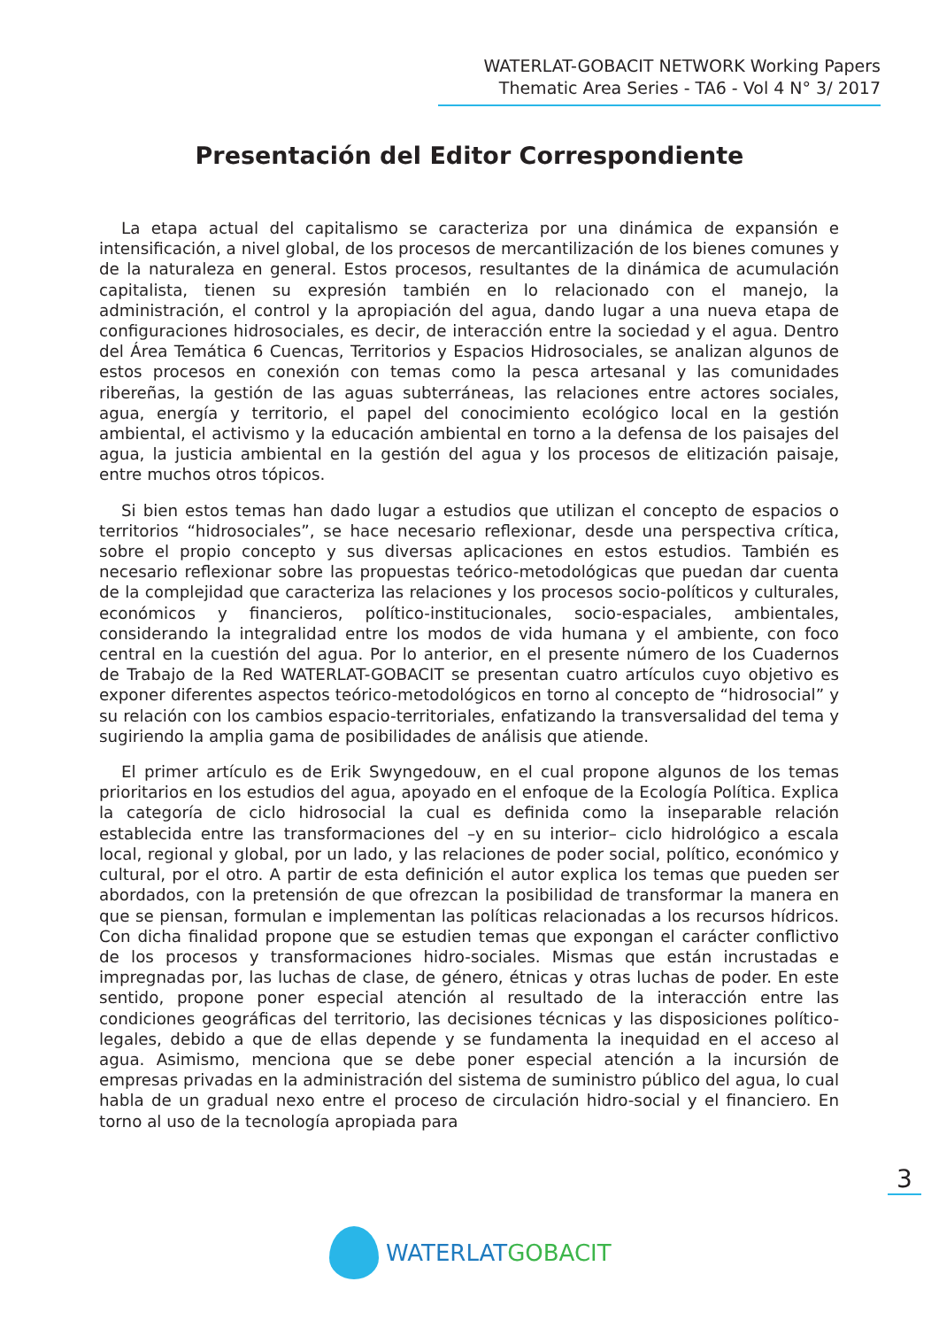WATERLAT-GOBACIT NETWORK Working Papers
Thematic Area Series - TA6 - Vol 4 N° 3/ 2017
Presentación del Editor Correspondiente
La etapa actual del capitalismo se caracteriza por una dinámica de expansión e intensificación, a nivel global, de los procesos de mercantilización de los bienes comunes y de la naturaleza en general. Estos procesos, resultantes de la dinámica de acumulación capitalista, tienen su expresión también en lo relacionado con el manejo, la administración, el control y la apropiación del agua, dando lugar a una nueva etapa de configuraciones hidrosociales, es decir, de interacción entre la sociedad y el agua. Dentro del Área Temática 6 Cuencas, Territorios y Espacios Hidrosociales, se analizan algunos de estos procesos en conexión con temas como la pesca artesanal y las comunidades ribereñas, la gestión de las aguas subterráneas, las relaciones entre actores sociales, agua, energía y territorio, el papel del conocimiento ecológico local en la gestión ambiental, el activismo y la educación ambiental en torno a la defensa de los paisajes del agua, la justicia ambiental en la gestión del agua y los procesos de elitización paisaje, entre muchos otros tópicos.
Si bien estos temas han dado lugar a estudios que utilizan el concepto de espacios o territorios “hidrosociales”, se hace necesario reflexionar, desde una perspectiva crítica, sobre el propio concepto y sus diversas aplicaciones en estos estudios. También es necesario reflexionar sobre las propuestas teórico-metodológicas que puedan dar cuenta de la complejidad que caracteriza las relaciones y los procesos socio-políticos y culturales, económicos y financieros, político-institucionales, socio-espaciales, ambientales, considerando la integralidad entre los modos de vida humana y el ambiente, con foco central en la cuestión del agua. Por lo anterior, en el presente número de los Cuadernos de Trabajo de la Red WATERLAT-GOBACIT se presentan cuatro artículos cuyo objetivo es exponer diferentes aspectos teórico-metodológicos en torno al concepto de “hidrosocial” y su relación con los cambios espacio-territoriales, enfatizando la transversalidad del tema y sugiriendo la amplia gama de posibilidades de análisis que atiende.
El primer artículo es de Erik Swyngedouw, en el cual propone algunos de los temas prioritarios en los estudios del agua, apoyado en el enfoque de la Ecología Política. Explica la categoría de ciclo hidrosocial la cual es definida como la inseparable relación establecida entre las transformaciones del –y en su interior– ciclo hidrológico a escala local, regional y global, por un lado, y las relaciones de poder social, político, económico y cultural, por el otro. A partir de esta definición el autor explica los temas que pueden ser abordados, con la pretensión de que ofrezcan la posibilidad de transformar la manera en que se piensan, formulan e implementan las políticas relacionadas a los recursos hídricos. Con dicha finalidad propone que se estudien temas que expongan el carácter conflictivo de los procesos y transformaciones hidro-sociales. Mismas que están incrustadas e impregnadas por, las luchas de clase, de género, étnicas y otras luchas de poder. En este sentido, propone poner especial atención al resultado de la interacción entre las condiciones geográficas del territorio, las decisiones técnicas y las disposiciones político-legales, debido a que de ellas depende y se fundamenta la inequidad en el acceso al agua. Asimismo, menciona que se debe poner especial atención a la incursión de empresas privadas en la administración del sistema de suministro público del agua, lo cual habla de un gradual nexo entre el proceso de circulación hidro-social y el financiero. En torno al uso de la tecnología apropiada para
3
WATERLAT GOBACIT